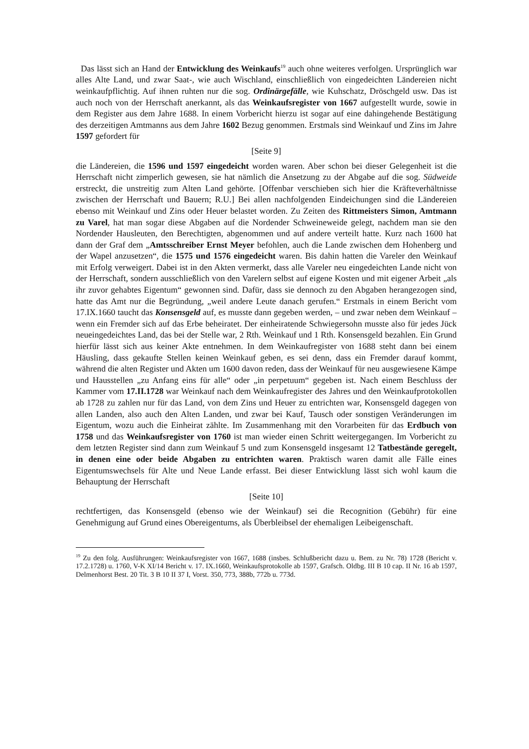Das lässt sich an Hand der Entwicklung des Weinkaufs<sup>19</sup> auch ohne weiteres verfolgen. Ursprünglich war alles Alte Land, und zwar Saat-, wie auch Wischland, einschließlich von eingedeichten Ländereien nicht weinkaufpflichtig. Auf ihnen ruhten nur die sog. Ordinärgefälle, wie Kuhschatz, Dröschgeld usw. Das ist auch noch von der Herrschaft anerkannt, als das Weinkaufsregister von 1667 aufgestellt wurde, sowie in dem Register aus dem Jahre 1688. In einem Vorbericht hierzu ist sogar auf eine dahingehende Bestätigung des derzeitigen Amtmanns aus dem Jahre 1602 Bezug genommen. Erstmals sind Weinkauf und Zins im Jahre 1597 gefordert für
[Seite 9]
die Ländereien, die 1596 und 1597 eingedeicht worden waren. Aber schon bei dieser Gelegenheit ist die Herrschaft nicht zimperlich gewesen, sie hat nämlich die Ansetzung zu der Abgabe auf die sog. Südweide erstreckt, die unstreitig zum Alten Land gehörte. [Offenbar verschieben sich hier die Kräfteverhältnisse zwischen der Herrschaft und Bauern; R.U.] Bei allen nachfolgenden Eindeichungen sind die Ländereien ebenso mit Weinkauf und Zins oder Heuer belastet worden. Zu Zeiten des Rittmeisters Simon, Amtmann zu Varel, hat man sogar diese Abgaben auf die Nordender Schweineweide gelegt, nachdem man sie den Nordender Hausleuten, den Berechtigten, abgenommen und auf andere verteilt hatte. Kurz nach 1600 hat dann der Graf dem „Amtsschreiber Ernst Meyer befohlen, auch die Lande zwischen dem Hohenberg und der Wapel anzusetzen“, die 1575 und 1576 eingedeicht waren. Bis dahin hatten die Vareler den Weinkauf mit Erfolg verweigert. Dabei ist in den Akten vermerkt, dass alle Vareler neu eingedeichten Lande nicht von der Herrschaft, sondern ausschließlich von den Varelern selbst auf eigene Kosten und mit eigener Arbeit „als ihr zuvor gehabtes Eigentum“ gewonnen sind. Dafür, dass sie dennoch zu den Abgaben herangezogen sind, hatte das Amt nur die Begründung, „weil andere Leute danach gerufen.“ Erstmals in einem Bericht vom 17.IX.1660 taucht das Konsensgeld auf, es musste dann gegeben werden, – und zwar neben dem Weinkauf – wenn ein Fremder sich auf das Erbe beheiratet. Der einheiratende Schwiegersohn musste also für jedes Jück neueingedeichtes Land, das bei der Stelle war, 2 Rth. Weinkauf und 1 Rth. Konsensgeld bezahlen. Ein Grund hierfür lässt sich aus keiner Akte entnehmen. In dem Weinkaufregister von 1688 steht dann bei einem Häusling, dass gekaufte Stellen keinen Weinkauf geben, es sei denn, dass ein Fremder darauf kommt, während die alten Register und Akten um 1600 davon reden, dass der Weinkauf für neu ausgewiesene Kämpe und Hausstellen „zu Anfang eins für alle“ oder „in perpetuum“ gegeben ist. Nach einem Beschluss der Kammer vom 17.II.1728 war Weinkauf nach dem Weinkaufregister des Jahres und den Weinkaufprotokollen ab 1728 zu zahlen nur für das Land, von dem Zins und Heuer zu entrichten war, Konsensgeld dagegen von allen Landen, also auch den Alten Landen, und zwar bei Kauf, Tausch oder sonstigen Veränderungen im Eigentum, wozu auch die Einheirat zählte. Im Zusammenhang mit den Vorarbeiten für das Erdbuch von 1758 und das Weinkaufsregister von 1760 ist man wieder einen Schritt weitergegangen. Im Vorbericht zu dem letzten Register sind dann zum Weinkauf 5 und zum Konsensgeld insgesamt 12 Tatbestände geregelt, in denen eine oder beide Abgaben zu entrichten waren. Praktisch waren damit alle Fälle eines Eigentumswechsels für Alte und Neue Lande erfasst. Bei dieser Entwicklung lässt sich wohl kaum die Behauptung der Herrschaft
[Seite 10]
rechtfertigen, das Konsensgeld (ebenso wie der Weinkauf) sei die Recognition (Gebühr) für eine Genehmigung auf Grund eines Obereigentums, als Überbleibsel der ehemaligen Leibeigenschaft.
<sup>19</sup> Zu den folg. Ausführungen: Weinkaufsregister von 1667, 1688 (insbes. Schlußbericht dazu u. Bem. zu Nr. 78) 1728 (Bericht v. 17.2.1728) u. 1760, V-K XI/14 Bericht v. 17. IX.1660, Weinkaufsprotokolle ab 1597, Grafsch. Oldbg. III B 10 cap. II Nr. 16 ab 1597, Delmenhorst Best. 20 Tit. 3 B 10 II 37 I, Vorst. 350, 773, 388b, 772b u. 773d.